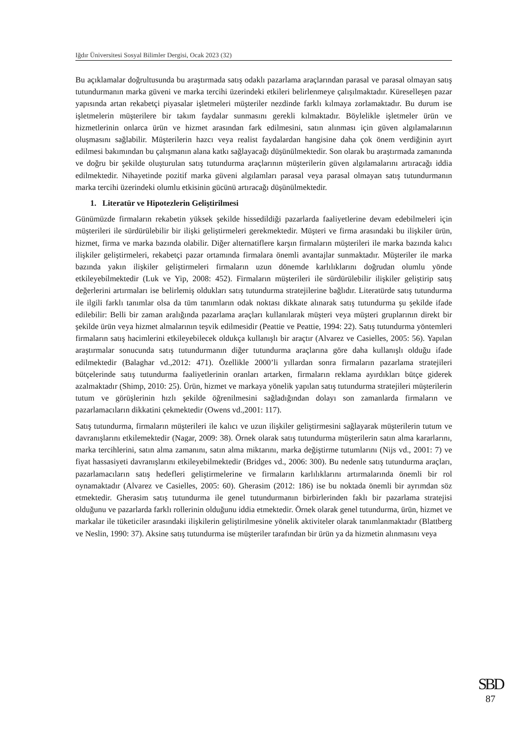Iğdır Üniversitesi Sosyal Bilimler Dergisi, Ocak 2023 (32)
Bu açıklamalar doğrultusunda bu araştırmada satış odaklı pazarlama araçlarından parasal ve parasal olmayan satış tutundurmanın marka güveni ve marka tercihi üzerindeki etkileri belirlenmeye çalışılmaktadır. Küreselleşen pazar yapısında artan rekabetçi piyasalar işletmeleri müşteriler nezdinde farklı kılmaya zorlamaktadır. Bu durum ise işletmelerin müşterilere bir takım faydalar sunmasını gerekli kılmaktadır. Böylelikle işletmeler ürün ve hizmetlerinin onlarca ürün ve hizmet arasından fark edilmesini, satın alınması için güven algılamalarının oluşmasını sağlabilir. Müşterilerin hazcı veya realist faydalardan hangisine daha çok önem verdiğinin ayırt edilmesi bakımından bu çalışmanın alana katkı sağlayacağı düşünülmektedir. Son olarak bu araştırmada zamanında ve doğru bir şekilde oluşturulan satış tutundurma araçlarının müşterilerin güven algılamalarını artıracağı iddia edilmektedir. Nihayetinde pozitif marka güveni algılamları parasal veya parasal olmayan satış tutundurmanın marka tercihi üzerindeki olumlu etkisinin gücünü artıracağı düşünülmektedir.
1. Literatür ve Hipotezlerin Geliştirilmesi
Günümüzde firmaların rekabetin yüksek şekilde hissedildiği pazarlarda faaliyetlerine devam edebilmeleri için müşterileri ile sürdürülebilir bir ilişki geliştirmeleri gerekmektedir. Müşteri ve firma arasındaki bu ilişkiler ürün, hizmet, firma ve marka bazında olabilir. Diğer alternatiflere karşın firmaların müşterileri ile marka bazında kalıcı ilişkiler geliştirmeleri, rekabetçi pazar ortamında firmalara önemli avantajlar sunmaktadır. Müşteriler ile marka bazında yakın ilişkiler geliştirmeleri firmaların uzun dönemde karlılıklarını doğrudan olumlu yönde etkileyebilmektedir (Luk ve Yip, 2008: 452). Firmaların müşterileri ile sürdürülebilir ilişkiler geliştirip satış değerlerini artırmaları ise belirlemiş oldukları satış tutundurma stratejilerine bağlıdır. Literatürde satış tutundurma ile ilgili farklı tanımlar olsa da tüm tanımların odak noktası dikkate alınarak satış tutundurma şu şekilde ifade edilebilir: Belli bir zaman aralığında pazarlama araçları kullanılarak müşteri veya müşteri gruplarının direkt bir şekilde ürün veya hizmet almalarının teşvik edilmesidir (Peattie ve Peattie, 1994: 22). Satış tutundurma yöntemleri firmaların satış hacimlerini etkileyebilecek oldukça kullanışlı bir araçtır (Alvarez ve Casielles, 2005: 56). Yapılan araştırmalar sonucunda satış tutundurmanın diğer tutundurma araçlarına göre daha kullanışlı olduğu ifade edilmektedir (Balaghar vd.,2012: 471). Özellikle 2000’li yıllardan sonra firmaların pazarlama stratejileri bütçelerinde satış tutundurma faaliyetlerinin oranları artarken, firmaların reklama ayırdıkları bütçe giderek azalmaktadır (Shimp, 2010: 25). Ürün, hizmet ve markaya yönelik yapılan satış tutundurma stratejileri müşterilerin tutum ve görüşlerinin hızlı şekilde öğrenilmesini sağladığından dolayı son zamanlarda firmaların ve pazarlamacıların dikkatini çekmektedir (Owens vd.,2001: 117).
Satış tutundurma, firmaların müşterileri ile kalıcı ve uzun ilişkiler geliştirmesini sağlayarak müşterilerin tutum ve davranışlarını etkilemektedir (Nagar, 2009: 38). Örnek olarak satış tutundurma müşterilerin satın alma kararlarını, marka tercihlerini, satın alma zamanını, satın alma miktarını, marka değiştirme tutumlarını (Nijs vd., 2001: 7) ve fiyat hassasiyeti davranışlarını etkileyebilmektedir (Bridges vd., 2006: 300). Bu nedenle satış tutundurma araçları, pazarlamacıların satış hedefleri geliştirmelerine ve firmaların karlılıklarını artırmalarında önemli bir rol oynamaktadır (Alvarez ve Casielles, 2005: 60). Gherasim (2012: 186) ise bu noktada önemli bir ayrımdan söz etmektedir. Gherasim satış tutundurma ile genel tutundurmanın birbirlerinden faklı bir pazarlama stratejisi olduğunu ve pazarlarda farklı rollerinin olduğunu iddia etmektedir. Örnek olarak genel tutundurma, ürün, hizmet ve markalar ile tüketiciler arasındaki ilişkilerin geliştirilmesine yönelik aktiviteler olarak tanımlanmaktadır (Blattberg ve Neslin, 1990: 37). Aksine satış tutundurma ise müşteriler tarafından bir ürün ya da hizmetin alınmasını veya
SBD
87